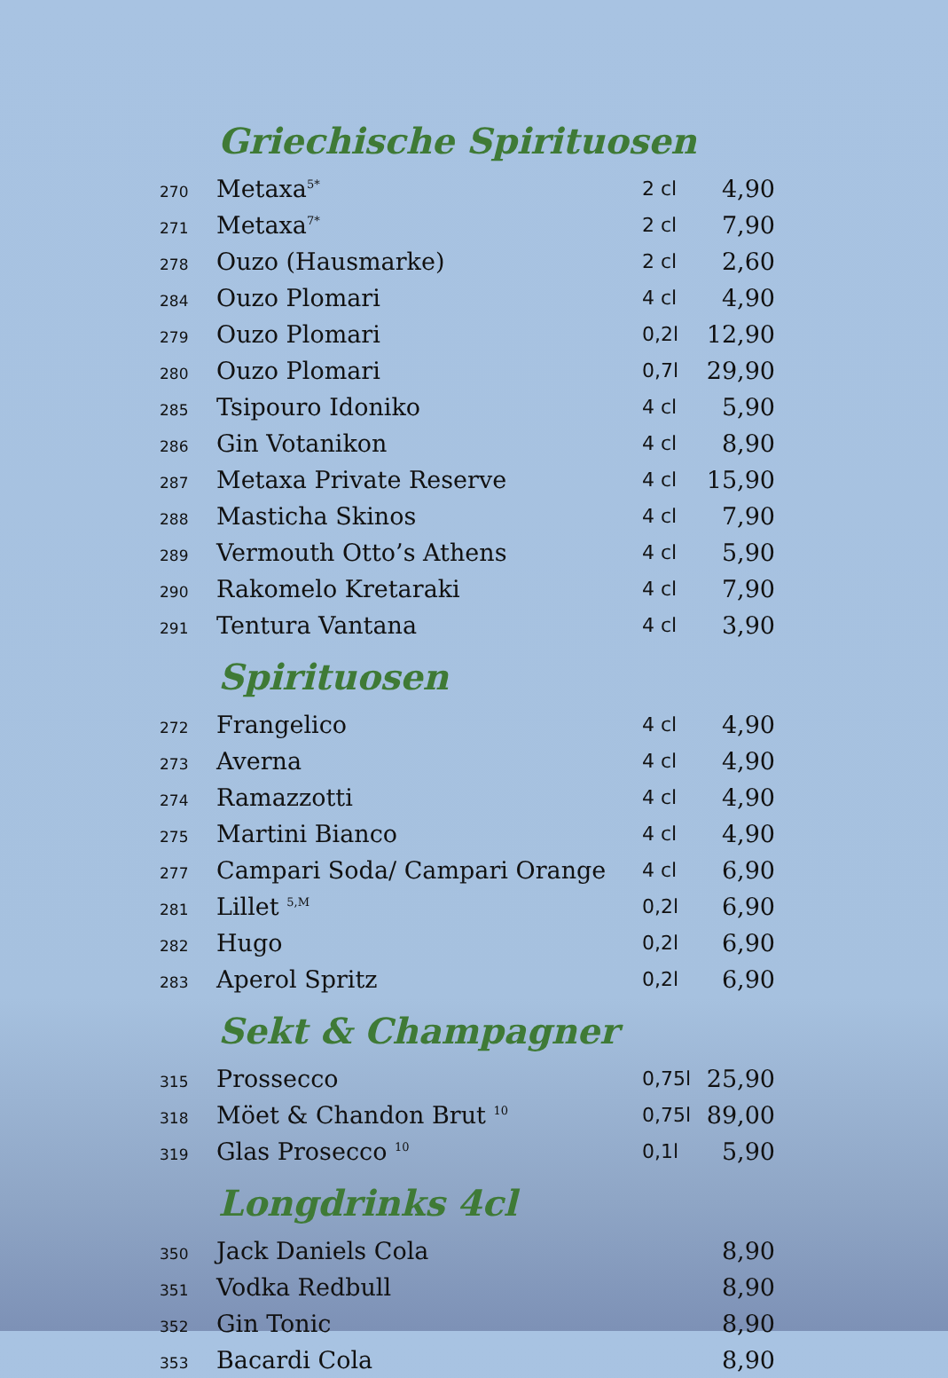Griechische Spirituosen
| 270 | Metaxa<sup>5*</sup> | 2 cl | 4,90 |
| 271 | Metaxa<sup>7*</sup> | 2 cl | 7,90 |
| 278 | Ouzo (Hausmarke) | 2 cl | 2,60 |
| 284 | Ouzo Plomari | 4 cl | 4,90 |
| 279 | Ouzo Plomari | 0,2l | 12,90 |
| 280 | Ouzo Plomari | 0,7l | 29,90 |
| 285 | Tsipouro Idoniko | 4 cl | 5,90 |
| 286 | Gin Votanikon | 4 cl | 8,90 |
| 287 | Metaxa Private Reserve | 4 cl | 15,90 |
| 288 | Masticha Skinos | 4 cl | 7,90 |
| 289 | Vermouth Otto’s Athens | 4 cl | 5,90 |
| 290 | Rakomelo Kretaraki | 4 cl | 7,90 |
| 291 | Tentura Vantana | 4 cl | 3,90 |
Spirituosen
| 272 | Frangelico | 4 cl | 4,90 |
| 273 | Averna | 4 cl | 4,90 |
| 274 | Ramazzotti | 4 cl | 4,90 |
| 275 | Martini Bianco | 4 cl | 4,90 |
| 277 | Campari Soda/ Campari Orange | 4 cl | 6,90 |
| 281 | Lillet <sup>5,M</sup> | 0,2l | 6,90 |
| 282 | Hugo | 0,2l | 6,90 |
| 283 | Aperol Spritz | 0,2l | 6,90 |
Sekt & Champagner
| 315 | Prossecco | 0,75l | 25,90 |
| 318 | Möet & Chandon Brut <sup>10</sup> | 0,75l | 89,00 |
| 319 | Glas Prosecco <sup>10</sup> | 0,1l | 5,90 |
Longdrinks 4cl
| 350 | Jack Daniels Cola | | 8,90 |
| 351 | Vodka Redbull | | 8,90 |
| 352 | Gin Tonic | | 8,90 |
| 353 | Bacardi Cola | | 8,90 |